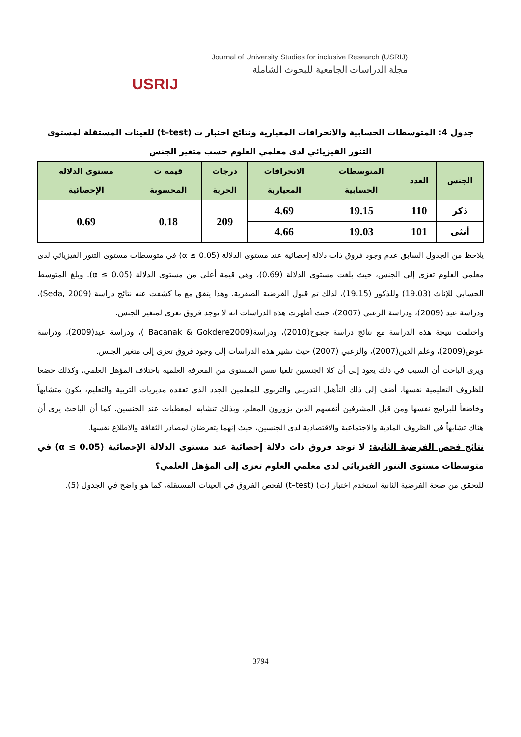USRIJ
Journal of University Studies for inclusive Research (USRIJ)
مجلة الدراسات الجامعية للبحوث الشاملة
جدول 4: المتوسطات الحسابية والانحرافات المعيارية ونتائج اختبار ت (t–test) للعينات المستقلة لمستوى التنور الفيزيائي لدى معلمي العلوم حسب متغير الجنس
| الجنس | العدد | المتوسطات الحسابية | الانحرافات المعيارية | درجات الحرية | قيمة ت المحسوبة | مستوى الدلالة الإحصائية |
| --- | --- | --- | --- | --- | --- | --- |
| ذكر | 110 | 19.15 | 4.69 | 209 | 0.18 | 0.69 |
| أنثى | 101 | 19.03 | 4.66 | | | |
يلاحظ من الجدول السابق عدم وجود فروق ذات دلالة إحصائية عند مستوى الدلالة (α ≤ 0.05) في متوسطات مستوى التنور الفيزيائي لدى معلمي العلوم تعزى إلى الجنس، حيث بلغت مستوى الدلالة (0.69)، وهي قيمة أعلى من مستوى الدلالة (α ≤ 0.05). وبلغ المتوسط الحسابي للإناث (19.03) وللذكور (19.15)، لذلك تم قبول الفرضية الصفرية. وهذا يتفق مع ما كشفت عنه نتائج دراسة (Seda, 2009)، ودراسة عيد (2009)، ودراسة الزعبي (2007)، حيث أظهرت هذه الدراسات انه لا يوجد فروق تعزى لمتغير الجنس.
واختلفت نتيجة هذه الدراسة مع نتائج دراسة ججوح(2010)، ودراسة(Bacanak & Gokdere2009 )، ودراسة عيد(2009)، ودراسة عوض(2009)، وعلم الدين(2007)، والزعبي (2007) حيث تشير هذه الدراسات إلى وجود فروق تعزى إلى متغير الجنس.
ويرى الباحث أن السبب في ذلك يعود إلى أن كلا الجنسين تلقيا نفس المستوى من المعرفة العلمية باختلاف المؤهل العلمي، وكذلك خضعا للظروف التعليمية نفسها، أضف إلى ذلك التأهيل التدريبي والتربوي للمعلمين الجدد الذي تعقده مديريات التربية والتعليم، يكون متشابهاً وخاضعاً للبرامج نفسها ومن قبل المشرفين أنفسهم الذين يزورون المعلم، وبذلك تتشابه المعطيات عند الجنسين. كما أن الباحث يرى أن هناك تشابهاً في الظروف المادية والاجتماعية والاقتصادية لدى الجنسين، حيث إنهما يتعرضان لمصادر الثقافة والاطلاع نفسها.
نتائج فحص الفرضية الثانية: لا توجد فروق ذات دلالة إحصائية عند مستوى الدلالة الإحصائية (α ≤ 0.05) في متوسطات مستوى التنور الفيزيائي لدى معلمي العلوم تعزى إلى المؤهل العلمي؟
للتحقق من صحة الفرضية الثانية استخدم اختبار (ت) (t–test) لفحص الفروق في العينات المستقلة، كما هو واضح في الجدول (5).
3794